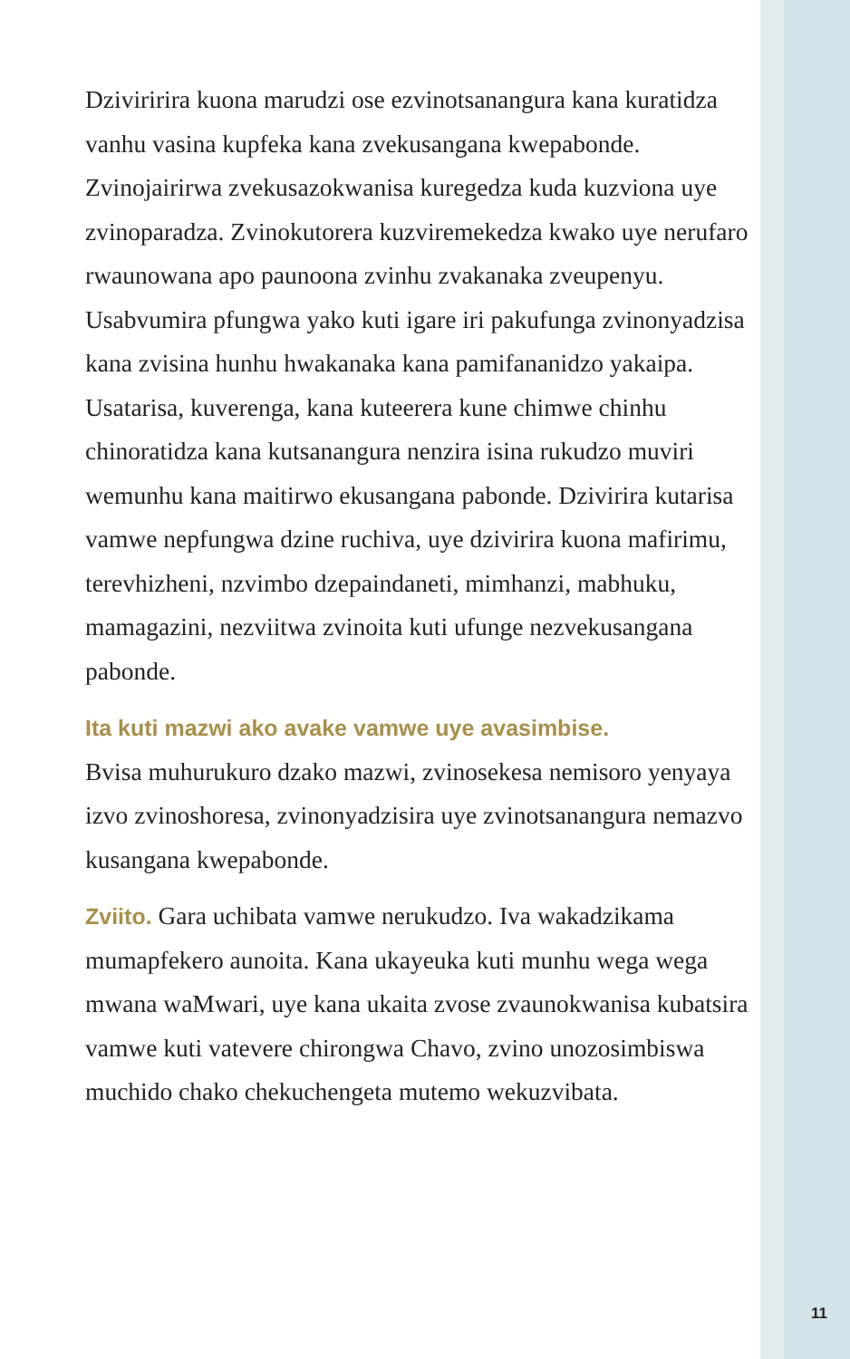Dziviririra kuona marudzi ose ezvinotsanangura kana kuratidza vanhu vasina kupfeka kana zvekusangana kwepabonde. Zvinojairirwa zvekusazokwanisa kuregedza kuda kuzviona uye zvinoparadza. Zvinokutorera kuzviremekedza kwako uye nerufaro rwaunowana apo paunoona zvinhu zvakanaka zveupenyu. Usabvumira pfungwa yako kuti igare iri pakufunga zvinonyadzisa kana zvisina hunhu hwakanaka kana pamifananidzo yakaipa. Usatarisa, kuverenga, kana kuteerera kune chimwe chinhu chinoratidza kana kutsanangura nenzira isina rukudzo muviri wemunhu kana maitirwo ekusangana pabonde. Dzivirira kutarisa vamwe nepfungwa dzine ruchiva, uye dzivirira kuona mafirimu, terevhizheni, nzvimbo dzepaindaneti, mimhanzi, mabhuku, mamagazini, nezviitwa zvinoita kuti ufunge nezvekusangana pabonde.
Ita kuti mazwi ako avake vamwe uye avasimbise.
Bvisa muhurukuro dzako mazwi, zvinosekesa nemisoro yenyaya izvo zvinoshoresa, zvinonyadzisira uye zvinotsanangura nemazvo kusangana kwepabonde.
Zviito. Gara uchibata vamwe nerukudzo. Iva wakadzikama mumapfekero aunoita. Kana ukayeuka kuti munhu wega wega mwana waMwari, uye kana ukaita zvose zvaunokwanisa kubatsira vamwe kuti vatevere chirongwa Chavo, zvino unozosimbiswa muchido chako chekuchengeta mutemo wekuzvibata.
11